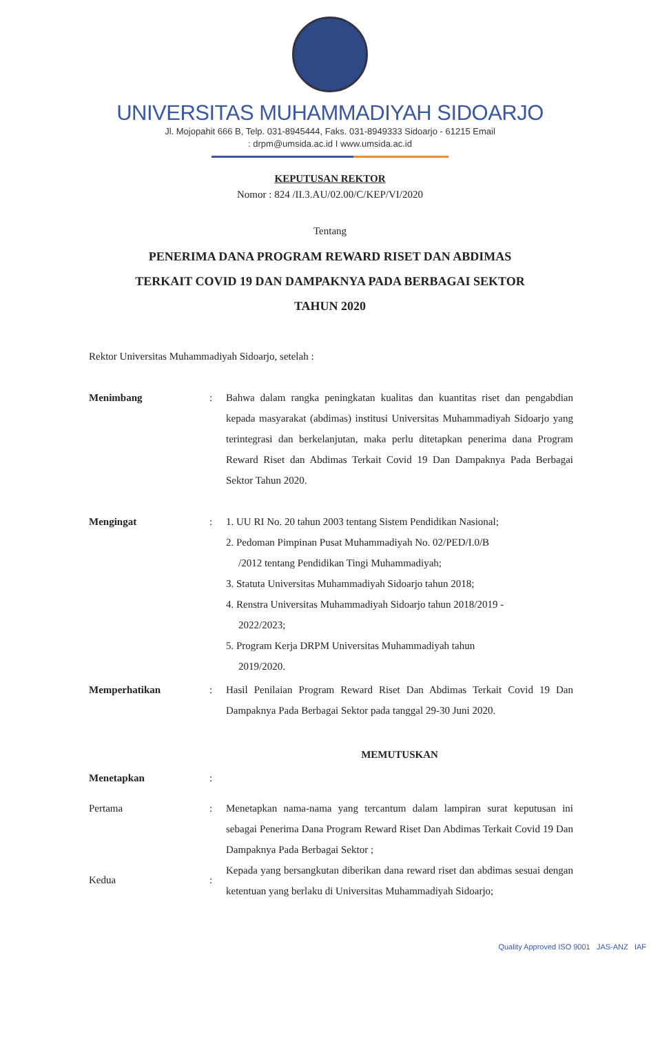UNIVERSITAS MUHAMMADIYAH SIDOARJO
Jl. Mojopahit 666 B, Telp. 031-8945444, Faks. 031-8949333 Sidoarjo - 61215 Email
: drpm@umsida.ac.id I www.umsida.ac.id
KEPUTUSAN REKTOR
Nomor : 824 /II.3.AU/02.00/C/KEP/VI/2020
Tentang
PENERIMA DANA PROGRAM REWARD RISET DAN ABDIMAS
TERKAIT COVID 19 DAN DAMPAKNYA PADA BERBAGAI SEKTOR
TAHUN 2020
Rektor Universitas Muhammadiyah Sidoarjo, setelah :
Menimbang : Bahwa dalam rangka peningkatan kualitas dan kuantitas riset dan pengabdian kepada masyarakat (abdimas) institusi Universitas Muhammadiyah Sidoarjo yang terintegrasi dan berkelanjutan, maka perlu ditetapkan penerima dana Program Reward Riset dan Abdimas Terkait Covid 19 Dan Dampaknya Pada Berbagai Sektor Tahun 2020.
Mengingat : 1. UU RI No. 20 tahun 2003 tentang Sistem Pendidikan Nasional;
2. Pedoman Pimpinan Pusat Muhammadiyah No. 02/PED/I.0/B
/2012 tentang Pendidikan Tingi Muhammadiyah;
3. Statuta Universitas Muhammadiyah Sidoarjo tahun 2018;
4. Renstra Universitas Muhammadiyah Sidoarjo tahun 2018/2019 -
2022/2023;
5. Program Kerja DRPM Universitas Muhammadiyah tahun
2019/2020.
Memperhatikan : Hasil Penilaian Program Reward Riset Dan Abdimas Terkait Covid 19 Dan Dampaknya Pada Berbagai Sektor pada tanggal 29-30 Juni 2020.
MEMUTUSKAN
Menetapkan :
Pertama : Menetapkan nama-nama yang tercantum dalam lampiran surat keputusan ini sebagai Penerima Dana Program Reward Riset Dan Abdimas Terkait Covid 19 Dan Dampaknya Pada Berbagai Sektor ;
Kedua :
Kepada yang bersangkutan diberikan dana reward riset dan abdimas sesuai dengan ketentuan yang berlaku di Universitas Muhammadiyah Sidoarjo;
Quality Approved ISO 9001 JAS-ANZ IAF